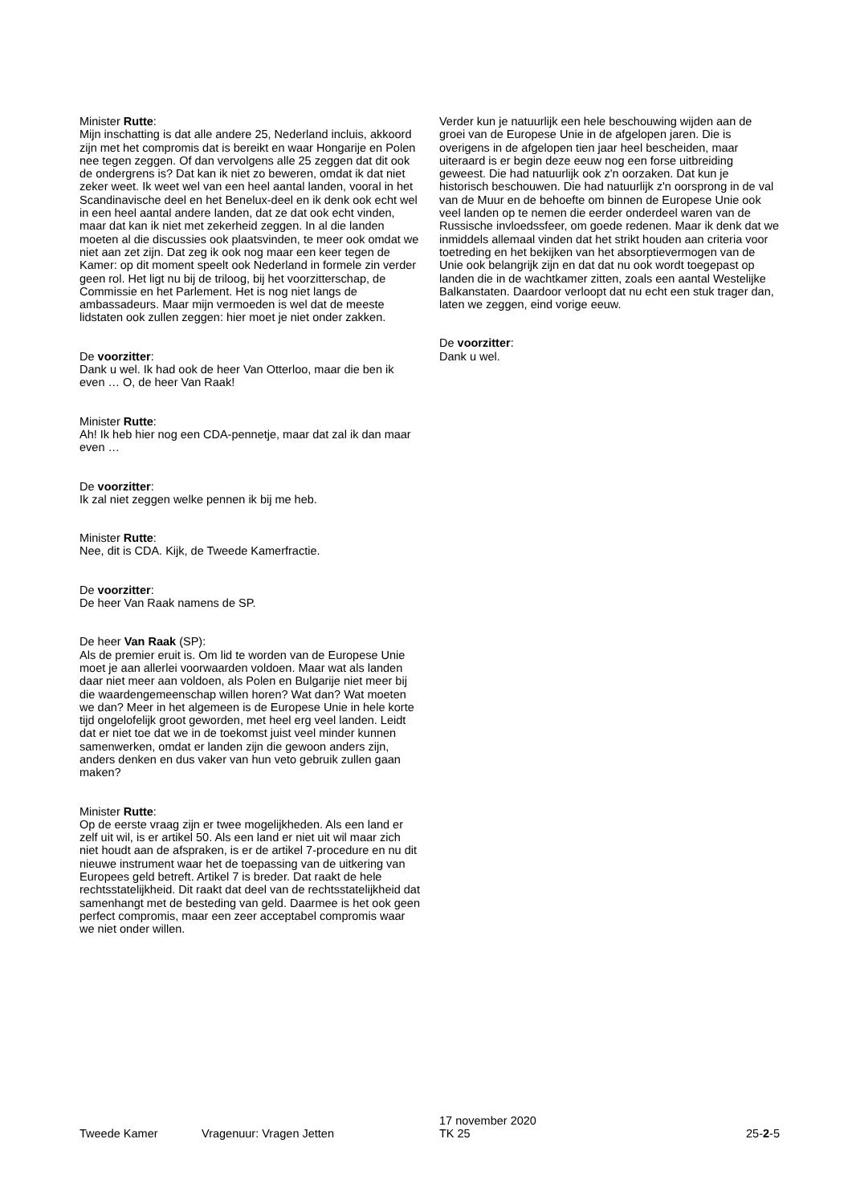Minister Rutte:
Mijn inschatting is dat alle andere 25, Nederland incluis, akkoord zijn met het compromis dat is bereikt en waar Hongarije en Polen nee tegen zeggen. Of dan vervolgens alle 25 zeggen dat dit ook de ondergrens is? Dat kan ik niet zo beweren, omdat ik dat niet zeker weet. Ik weet wel van een heel aantal landen, vooral in het Scandinavische deel en het Benelux-deel en ik denk ook echt wel in een heel aantal andere landen, dat ze dat ook echt vinden, maar dat kan ik niet met zekerheid zeggen. In al die landen moeten al die discussies ook plaatsvinden, te meer ook omdat we niet aan zet zijn. Dat zeg ik ook nog maar een keer tegen de Kamer: op dit moment speelt ook Nederland in formele zin verder geen rol. Het ligt nu bij de triloog, bij het voorzitter­schap, de Commissie en het Parlement. Het is nog niet langs de ambassadeurs. Maar mijn vermoeden is wel dat de meeste lidstaten ook zullen zeggen: hier moet je niet onder zakken.
De voorzitter:
Dank u wel. Ik had ook de heer Van Otterloo, maar die ben ik even … O, de heer Van Raak!
Minister Rutte:
Ah! Ik heb hier nog een CDA-pennetje, maar dat zal ik dan maar even …
De voorzitter:
Ik zal niet zeggen welke pennen ik bij me heb.
Minister Rutte:
Nee, dit is CDA. Kijk, de Tweede Kamerfractie.
De voorzitter:
De heer Van Raak namens de SP.
De heer Van Raak (SP):
Als de premier eruit is. Om lid te worden van de Europese Unie moet je aan allerlei voorwaarden voldoen. Maar wat als landen daar niet meer aan voldoen, als Polen en Bulga­rije niet meer bij die waardengemeenschap willen horen? Wat dan? Wat moeten we dan? Meer in het algemeen is de Europese Unie in hele korte tijd ongelofelijk groot gewor­den, met heel erg veel landen. Leidt dat er niet toe dat we in de toekomst juist veel minder kunnen samenwerken, omdat er landen zijn die gewoon anders zijn, anders denken en dus vaker van hun veto gebruik zullen gaan maken?
Minister Rutte:
Op de eerste vraag zijn er twee mogelijkheden. Als een land er zelf uit wil, is er artikel 50. Als een land er niet uit wil maar zich niet houdt aan de afspraken, is er de artikel 7-procedure en nu dit nieuwe instrument waar het de toepas­sing van de uitkering van Europees geld betreft. Artikel 7 is breder. Dat raakt de hele rechtsstatelijkheid. Dit raakt dat deel van de rechtsstatelijkheid dat samenhangt met de besteding van geld. Daarmee is het ook geen perfect com­promis, maar een zeer acceptabel compromis waar we niet onder willen.
Verder kun je natuurlijk een hele beschouwing wijden aan de groei van de Europese Unie in de afgelopen jaren. Die is overigens in de afgelopen tien jaar heel bescheiden, maar uiteraard is er begin deze eeuw nog een forse uitbreiding geweest. Die had natuurlijk ook z'n oorzaken. Dat kun je historisch beschouwen. Die had natuurlijk z'n oorsprong in de val van de Muur en de behoefte om binnen de Europese Unie ook veel landen op te nemen die eerder onderdeel waren van de Russische invloedssfeer, om goede redenen. Maar ik denk dat we inmiddels allemaal vinden dat het strikt houden aan criteria voor toetreding en het bekijken van het absorptievermogen van de Unie ook belangrijk zijn en dat dat nu ook wordt toegepast op landen die in de wachtkamer zitten, zoals een aantal Westelijke Balkanstaten. Daardoor verloopt dat nu echt een stuk trager dan, laten we zeggen, eind vorige eeuw.
De voorzitter:
Dank u wel.
Tweede Kamer
Vragenuur: Vragen Jetten
17 november 2020
TK 25
25-2-5